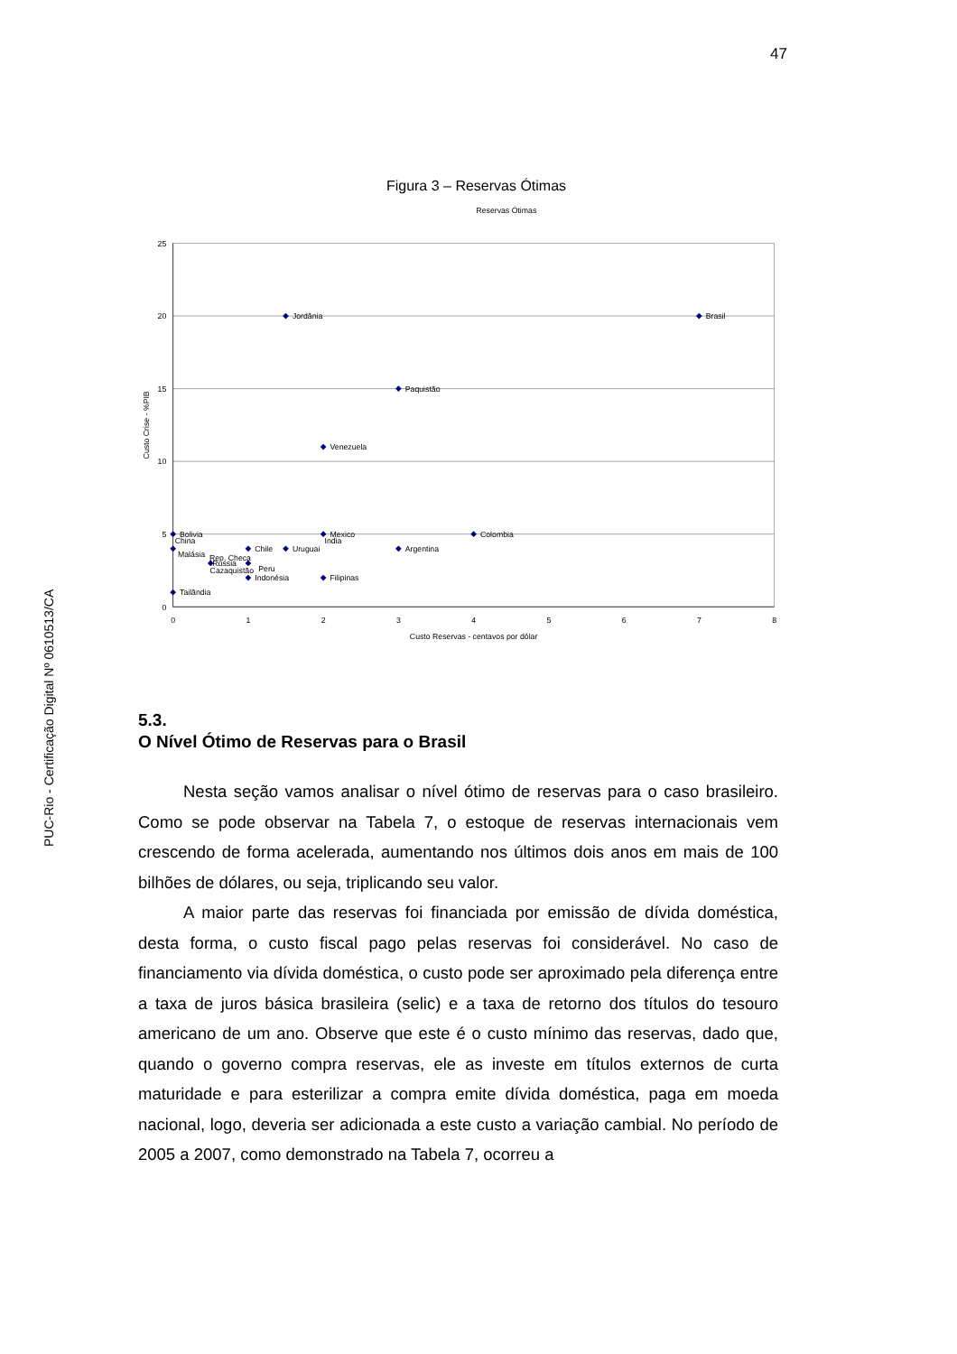PUC-Rio - Certificação Digital Nº 0610513/CA
47
Figura 3 – Reservas Ótimas
Reservas Ótimas
25
20
15
10
5
0
0
1
2
3
4
5
6
7
8
Custo Reservas - centavos por dólar
Custo Crise - %PIB
Jordânia
Brasil
Paquistão
Venezuela
Bolivia
China
Mexico
India
Colombia
Malásia
Chile
Uruguai
Argentina
Rep. Checa
Russia
Cazaquistão
Peru
Indonésia
Filipinas
Tailândia
5.3.
O Nível Ótimo de Reservas para o Brasil
Nesta seção vamos analisar o nível ótimo de reservas para o caso brasileiro. Como se pode observar na Tabela 7, o estoque de reservas internacionais vem crescendo de forma acelerada, aumentando nos últimos dois anos em mais de 100 bilhões de dólares, ou seja, triplicando seu valor.
A maior parte das reservas foi financiada por emissão de dívida doméstica, desta forma, o custo fiscal pago pelas reservas foi considerável. No caso de financiamento via dívida doméstica, o custo pode ser aproximado pela diferença entre a taxa de juros básica brasileira (selic) e a taxa de retorno dos títulos do tesouro americano de um ano. Observe que este é o custo mínimo das reservas, dado que, quando o governo compra reservas, ele as investe em títulos externos de curta maturidade e para esterilizar a compra emite dívida doméstica, paga em moeda nacional, logo, deveria ser adicionada a este custo a variação cambial. No período de 2005 a 2007, como demonstrado na Tabela 7, ocorreu a